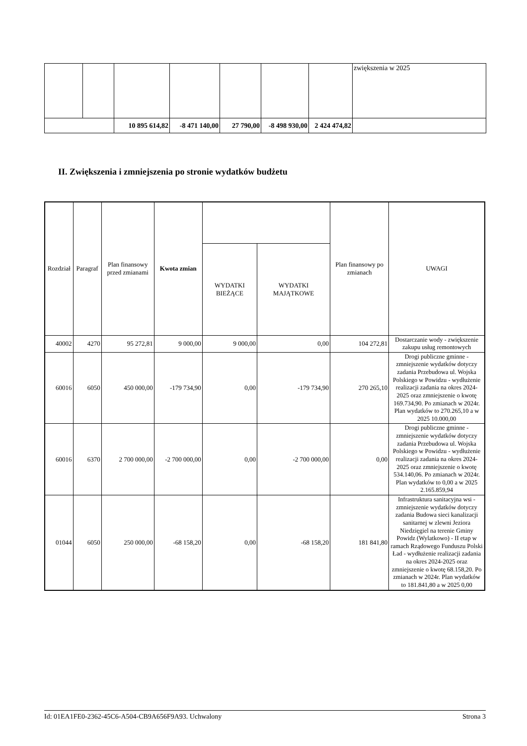| | | | | | | | zwiększenia w 2025 |
| | | 10 895 614,82 | -8 471 140,00 | 27 790,00 | -8 498 930,00 | 2 424 474,82 | |
II. Zwiększenia i zmniejszenia po stronie wydatków budżetu
| Rozdział | Paragraf | Plan finansowy przed zmianami | Kwota zmian | | | Plan finansowy po zmianach | UWAGI |
| --- | --- | --- | --- | --- | --- | --- | --- |
| | | | | WYDATKI BIEŻĄCE | WYDATKI MAJĄTKOWE | | |
| 40002 | 4270 | 95 272,81 | 9 000,00 | 9 000,00 | 0,00 | 104 272,81 | Dostarczanie wody - zwiększenie zakupu usług remontowych |
| 60016 | 6050 | 450 000,00 | -179 734,90 | 0,00 | -179 734,90 | 270 265,10 | Drogi publiczne gminne - zmniejszenie wydatków dotyczy zadania Przebudowa ul. Wojska Polskiego w Powidzu - wydłużenie realizacji zadania na okres 2024-2025 oraz zmniejszenie o kwotę 169.734,90. Po zmianach w 2024r. Plan wydatków to 270.265,10 a w 2025 10.000,00 |
| 60016 | 6370 | 2 700 000,00 | -2 700 000,00 | 0,00 | -2 700 000,00 | 0,00 | Drogi publiczne gminne - zmniejszenie wydatków dotyczy zadania Przebudowa ul. Wojska Polskiego w Powidzu - wydłużenie realizacji zadania na okres 2024-2025 oraz zmniejszenie o kwotę 534.140,06. Po zmianach w 2024r. Plan wydatków to 0,00 a w 2025 2.165.859,94 |
| 01044 | 6050 | 250 000,00 | -68 158,20 | 0,00 | -68 158,20 | 181 841,80 | Infrastruktura sanitacyjna wsi - zmniejszenie wydatków dotyczy zadania Budowa sieci kanalizacji sanitarnej w zlewni Jeziora Niedzięgiel na terenie Gminy Powidz (Wylatkowo) - II etap w ramach Rządowego Funduszu Polski Ład - wydłużenie realizacji zadania na okres 2024-2025 oraz zmniejszenie o kwotę 68.158,20. Po zmianach w 2024r. Plan wydatków to 181.841,80 a w 2025 0,00 |
Id: 01EA1FE0-2362-45C6-A504-CB9A656F9A93. Uchwalony Strona 3